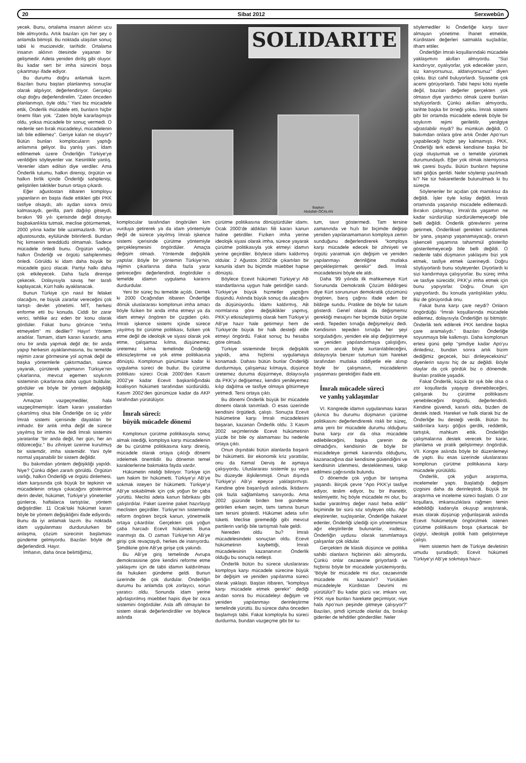20 Sibat 2012 Serxwebûn
yecek. Bunu, ortalama insanın aklının ucu bile almıyordu. Artık bazıları için her şey o anlamda bitmişti. Bu noktada ulaşılan sonuç tabii ki mucizevidir, tarihidir. Ortalama insanın aklının ötesinde yaşanan bir gelişmedir. Adeta yeniden diriliş gibi oluyor. Bu kadar sert bir imha sürecini boşa çıkartmayı ifade ediyor.
Bu durumu doğru anlamak lazım. Bazıları bunu baştan planlanmış sonuçlar olarak algılıyor, değerlendiriyor. Gerçekçi olup doğru değerlendirelim. “Zaten önceden planlanmıştı, öyle oldu.” Yani biz mücadele ettik, Önderlik mücadele etti, bunların hiçbir önemi filan yok. “Zaten böyle kararlaşmıştı oldu, yoksa mücadele bir sonuç vermedi. O nedenle sen bırak mücadeleyi, mücadelenin lafı bile edilemez”. Geriye kalan ne oluyor? Bütün bunları komplocuların yaptığı anlamına geliyor. Bu yanlış yani. İdam edilmemek üzere Önderliğin Türkiye’ye verildiğini söyleyenler var. Kesinlikle yanlış. Verenler idam edilsin diye verdiler. Ama Önderlik tutumu, halkın direnişi, örgütün ve halkın birlik içinde Önderliği sahiplenişi, geliştirilen taktikler bunun ortaya çıkardı.
Eğer ağustostan itibaren komployu yapanların en başta ifade ettikleri gibi PKK tasfiye olsaydı, altı aydan sonra ömrü kalmasaydı, gerilla, parti dağılıp gitseydi, bırakın ’99 yılı içerisinde değil dosyayı başbakanlıkta tutmak, meclise götürmemek, 2000 yılına kadar bile uzatmazlardı. ’99’un ağustosunda, eylülünde bitirirlerdi. Bundan hiç kimsenin tereddüdü olmamalı. Sadece mücadele önledi bunu. Örgütün varlığı, halkın Önderliği ve örgütü sahiplenmesi önledi. Görüldü ki idam daha büyük bir mücadele gücü olacak. Partiyi halkı daha çok etkileyecek. Daha fazla direnişe çekecek. Dolayısıyla savaş her tarafı kaplayacak, Kürt halkı ayaklanacak.
Bunun Türkiye için nasıl bir felaket olacağını, ne büyük zararlar vereceğini çok tartıştı devlet yönetimi. MİT, herkesi enforme etti bu konuda. Ciddi bir zarar verici, tehlike arz eden bir konu olarak gördüler. Fakat bunu görünce “imha etmeyelim” mi dediler? Hayır! Yöntem aradılar. Tamam, idam kararı karardır, ama onu bir anda yapmak değil de; bir anda yapıp herkesin ayaklanmasına, bu temelde rejimin zarar görmesine yol açmak değil de başka yöntemlerle çaktırmadan, sürece yayarak, çürüterek yapmanın Türkiye’nin çıkarlarına, mevcut egemen soykırım sisteminin çıkarlarına daha uygun buldular, gördüler ve böyle bir yöntem değişikliği yaptılar.
Amaçtan vazgeçmediler, hala vazgeçilmemiştir. İdam kararı yasalardan çıkartılmış olsa bile Önderliğe on üç yıldır İmralı sistemi içerisinde dayatılan bir imhadır. Bir anlık imha değil de sürece yayılmış bir imha. Ne dedi İmralı sistemini yaratanlar “bir anda değil, her gün, her an öldüreceğiz.” Bu zihniyet üzerine kurulmuş bir sistemdir, imha sistemidir. Yani öyle normal yaşanabilir bir sistem değildir.
Bu bakımdan yöntem değişikliği yapıldı. Niye? Çünkü diğeri zararlı görüldü. Örgütün varlığı, halkın Önderliği ve örgütü dinlemesi, idam karşısında çok büyük bir tepkinin ve mücadelenin ortaya çıkacağını gösterince derin devlet, hükümet, Türkiye’yi yönetenler günlerce, haftalarca tartıştılar, yöntem değiştirdiler. 11 Ocak’taki hükümet kararı böyle bir yöntem değişikliğini ifade ediyordu. Bunu da iyi anlamak lazım. Bu noktada idam uygulanması durdurulurken bir anlaşma, çözüm sürecinin başlaması gündeme gelmiyordu. Bazıları böyle de değerlendirdi. Hayır.
İmhanın, daha önce belirttiğimiz,
SOLIDARITE
Başkan
Abdullah ÖCALAN
komplocular tarafından öngörülen kim vurduya getirerek ya da idam yöntemiyle değil de sürece yayılmış İmralı işkence sistemi içerisinde çürütme yöntemiyle gerçekleşmesini öngördüler. Amaçta değişim olmadı. Yöntemde değişiklik yaptılar. Böyle bir yöntemin Türkiye’nin, rejimin çıkarlarına daha fazla yarar getireceğini değerlendirdi, öngördüler o temelde idamın uygulama kararını durdurdular.
Yeni bir süreç bu temelde açıldı. Demek ki 2000 Ocağından itibaren Önderliğe dönük uluslararası komplonun imha amacı böyle fiziken bir anda imha etmeyi ya da idam etmeyi öngören bir çizgiden çıktı. İmralı işkence sistemi içinde sürece yayılmış bir çürütme politikası, fiziken yok etme değil de ideolojik ve siyasi olarak yok etme, çalışamaz kılma, düşünemez, üretemez kılma temelinde Önderliği etkisizleştirme ve yok etme politikasına dönüştü. Komplonun günümüze kadar ki uygulama süreci de budur. Bu çürütme politikası süreci Ocak 2000’den Kasım 2002’ye kadar Ecevit başkanlığındaki koalisyon hükümeti tarafından sürdürüldü. Kasım 2002’den günümüze kadar da AKP tarafından yürütülüyor.
İmralı süreci:
büyük mücadele dönemi
Komplonun çürütme politikasıyla sonuç almak istediği, komploya karşı mücadelenin de bu çürütme politikasına karşı direniş, mücadele olarak ortaya çıktığı dönemi irdelemek önemlidir. Bu dönemin temel karakterlerine bakmakta fayda vardır.
Hükümetin niteliği biliniyor. Türkiye için tam hakim bir hükümetti. Türkiye’yi AB’ye sokmak isteyen bir hükümetti. Türkiye’yi AB’ye sokabilmek için çok yoğun bir çaba yürüttü. Meclisi adeta kanun fabrikası gibi çalıştırdılar. Paket üzerine paket hazırlayıp meclisten geçirdiler. Türkiye’nin sisteminde reform öngören birçok kanun, yönetmelik ortaya çıkardılar. Gerçekten çok yoğun çaba harcadı Ecevit hükümeti. Buna inanmıştı da. O zaman Türkiye’nin AB’ye girişi çok revaçtaydı, herkes de inanıyordu. Şimdikine göre AB’ye girişe çok yakındı.
Bu AB’ye giriş temelinde Avrupa demokrasisine göre kendini reforme etme yaklaşımı için de tabii idamın kaldırılması da hukuken gündeme geldi. Bunun üzerinde de çok durdular. Önderliğin durumu bu anlamda çok zorlayıcı, sorun yaratıcı oldu. Sonunda idam yerine ağırlaştırılmış müebbet hapis diye bir ceza sistemini öngördüler. Asla affı olmayan bir sistem olarak değerlendirdiler ve böylece aslında
çürütme politikasına dönüştürdüler idamı. Ocak 2000’de aldıkları fiili kararı kanun haline getirdiler. Fiziken imha yerine ideolojik siyasi olarak imha, sürece yayarak çürütme politikasıyla yok etmeyi idamın yerine geçirdiler. Böylece idamı kaldırmış oldular. 2 Ağustos 2002’de çıkartılan bir kanunla idam bu biçimde müebbet hapse dönüştü.
Böylece Ecevit hükümeti Türkiye’yi AB standartlarına uygun hale getirdiğin sandı. Türkiye’ye büyük hizmetler yaptığını düşündü. Aslında büyük sonuç da alacağını da düşünüyordu. İdamı kaldırmış, AB normlarına göre değişiklikler yapmış, PKK’yi etkisizleştirmiş olarak hem Türkiye’yi AB’ye hazır hale getirmeyi hem de Türkiye’de büyük bir halk desteği elde etmeyi öngördü. Fakat sonuç bu hesaba göre olmadı.
Türkiye sisteminde birçok değişiklik yapıldı, ama hiçbirisi uygulamaya konamadı. Dahası bütün bunlar Önderliği durdurmaya, çalışamaz kılmaya, düşünce üretemez duruma düşürmeye, dolayısıyla da PKK’yi değişemez, kendini yenileyemez kılıp dağılma ve tasfiye olmaya götürmeye yetmedi. Tersi ortaya çıktı.
Bu dönemi Önderlik büyük bir mücadele dönemi olarak tanımladı. O esas üzerinde kendisini örgütledi, çalıştı. Sonuçta Ecevit hükümetine karşı İmralı mücadelesini başaran, kazanan Önderlik oldu. 3 Kasım 2002 seçimlerinde Ecevit hükümetinin yüzde bir bile oy alamaması bu nedenle ortaya çıktı.
Onun dışındaki bütün alanlarda başarılı bir hükümetti. Bir ekonomik kriz yarattılar, onu da Kemal Derviş ile aşmaya çalışıyordu. Uluslararası sistemle şu veya bu düzeyde ilişkilenmişti. Onun dışında Türkiye’yi AB’yi epeyce yaklaştırmıştı. Kendine göre başarılıydı aslında. İktidarını çok fazla sağlamlamış sanıyordu. Ama 2002 güzünde birden bire gündeme getirilen erken seçim, tamı tamına bunun tam tersini gösterdi. Hükümet adeta sıfırı tüketti. Meclise giremediği gibi mevcut partilerin varlığı bile tartışmalı hale geldi.
Nereden oldu bu? İmralı mücadelesindeki sonuçtan oldu. Ecevit hükümetinin kaybettiği, İmralı mücadelesinin kazananının Önderlik olduğu bu sonuçla netleşti.
Önderlik bütün bu sürece uluslararası komploya karşı mücadele sürecine büyük bir değişim ve yeniden yapılanma süreci olarak yaklaştı. Baştan itibaren, “komploya karşı mücadele etmek gerekir” dediği andan sonra bu mücadeleyi değişim ve yeniden yapılanmayı derinleştirme temelinde yürüttü. Bu sürece daha önceden başlamıştı tabii. Fakat komployla bu süreci durdurma, bundan vazgeçme gibi bir tu-
tum, tavır göstermedi. Tam tersine zamanında ve hızlı bir biçimde değişip yeniden yapılanamamanın komploya zemin sunduğunu değerlendirerek “komploya karşı mücadele edecek bir zihniyeti ve örgütü yaratmak için değişim ve yeniden yapılanmayı derinliğine mutlaka gerçekleştirmek gerekir” dedi. İmralı mücadelesini böyle ele aldı.
Daha ’99 yılında ilk mahkemeye Kürt Sorununda Demokratik Çözüm Bildirgesi diye Kürt sorununun demokratik çözümünü öngören, barış çağrısı ifade eden bir bildirge sundu. Pratikte de böyle bir tutum gösterdi. Genel olarak da değişmemiz gerektiği mesajını her biçimde bütün örgüte verdi. Tepeden tırnağa değişmeliyiz dedi. Kendisinin tepeden tırnağa her şeyi sorguladığını, yeniden ele alıp değiştirmeye ve yeniden yapılandırmaya çalıştığını, sürecin ancak böyle kurtarılabileceğini, dolayısıyla benzer tutumun tüm hareket tarafından mutlaka ciddiyetle ele alınıp böyle bir çalışmanın, mücadelenin yaşanması gerektiğini ifade etti.
İmralı mücadele süreci
ve yanlış yaklaşımlar
VI. Kongrede idamın uygulanması kararı çıkınca bu durumu düşmanın çürütme politikasını değerlendirerek riskli bir süreç, ama yeni bir mücadele durumu olduğunu buna karşı zor da olsa mücadele edilebileceğini, başka çarenin de olmadığını, kendisinin de böyle bir mücadeleye girmek kararında olduğunu, kazanacağına dair kendisine güvendiğini ve kendisinin izlenmesi, desteklenmesi, takip edilmesi çağrısında bulundu.
O dönemde çok yoğun bir tartışma yaşandı. Birçok çevre “Apo PKK’yi tasfiye ediyor, teslim ediyor, bu bir ihanettir, teslimiyettir, hiç böyle mücadele mi olur, bu kadar yaratılmış değer nasıl heba edilir” biçiminde bir sürü söz söyleyen oldu. Ağır eleştirenler, suçlayanlar, Önderliğe hakaret edenler, Önderliği izlediği için yönetimimize ağır eleştirilerde bulunanlar, iradesiz, Önderliğin uydusu olarak tanımlamaya çalışanlar çok oldular.
Gerçekten de klasik düşünce ve politika sahibi olanların hiçbirinin aklı almıyordu. Çünkü onlar cezaevine giriyorlardı ve hiçbirisi böyle bir mücadele yürütemiyordu. “Böyle bir mücadele mi olur, cezaevinde mücadele mi kazanılır? Yürütülen mücadeleyle Kürdistan Devrimi mi yürütülür? Bu kadar gücü var, imkanı var, PKK niye bunları harekete geçirmiyor, niye hala Apo’nun peşinde gitmeye çalışıyor?” Bazıları, şimdi içimizde olanlar da, bırakıp gidenler de tehditler gönderdiler. Neler
söylemediler ki Önderliğe karşı tavır almayan yönetime. İhanet etmekle, Kürdistani değerleri satmakla suçladılar, itham ettiler.
Önderliğin İmralı koşullarındaki mücadele yaklaşımını akılları almıyordu. “Sizi kandırıyor, oyalıyorlar, yok edecekler yarın, siz kanıyorsunuz, aldanıyorsunuz” diyen çoktu. Bizi cahil buluyorlardı. Siyasette çok acemi görüyorlardı. Tabii hepsi kötü niyetle değil, bazıları değerler gerçekten yok olmasın diye yardımcı olmak üzere bunları söylüyorlardı. Çünkü akılları almıyordu, tarihte başka bir örneği yoktu. İmralı sistemi gibi bir ortamda mücadele ederek böyle bir soykırım rejimi geriletilir, yenilgiye uğratılabilir miydi? Bu mümkün değildi. O bakımdan onlara göre artık Önder Apo’nun yapabileceği hiçbir şey kalmamıştı. PKK, Önderliği terk ederek kendisine başka bir çizgi oluşturmak ve o temelde yürümek durumundaydı. Eğer yok olmak istemiyorsa tek çaresi buydu. Bütün bunların hepsine tabii göğüs gerildi. Neler söylenip yazılmadı ki? Ne tür hakaretlerde bulunulmadı ki bu süreçte.
Söylenenler bir açıdan çok mantıksız da değildi. İşler öyle kolay değildi. İmralı ortamında yaşanılıp mücadele edilemezdi. Bırakın çalışmayı, İmralı’da yaşamın ne kadar sürdürülüp sürdürülemeyeceği bile belli değildi. Önderlik görevlerini yerine getirmek, Önderliksel gerekleri sürdürmek bir yana, yaşanıp yaşanamayacağı, oranın işkenceli yaşamına tahammül gösterilip gösterilemeyeceği bile belli değildi. O nedenle tabii düşmanın yaklaşımı bizi yok etmek, tasfiye etmek üzerineydi. Doğru söylüyorlardı bunu söyleyenler. Diyorlardı ki sizi kandırmaya çalışıyorlar. Bu süreç imha ve tasfiye sürecidir, PKK’yi imha etmek için bunu yapıyorlar. Doğru. Onun için yapıyorlardı. Bu konuda yanlışlıkları yoktu. Biz de görüyorduk onu.
Fakat buna karşı çare neydi? Onların öngördüğü “İmralı koşullarında mücadele edilemez, dolayısıyla Önderliğin işi bitmiştir. Önderlik terk edilerek PKK kendine başka çare aramalıydı.” Bazıları Önderliğe soyunmaya bile kalkmıştı. Daha komplonun ertesi günü gelip “şimdiye kadar Apo’yu dinlediniz, bundan sonra artık bizim dediğimiz geçecek, bizi dinleyeceksiniz” diyenlerin sayısı hiç de az değildi. Böyle olaylar da çok gördük biz o dönemde. Bunları pratikte yaşadık.
Fakat Önderlik, küçük bir ışık bile olsa o zor koşullarda yaşayıp direnebileceğini, çalışarak bu çürütme politikasını yenebileceğini öngördü, değerlendirdi. Kendine güvendi, kararlı oldu, bizden de destek istedi. Hareket ve halk olarak biz de Önderliğe bu desteği verdik. Bütün bu saldırılara karşı göğüs gerdik, reddettik, tartıştık, mahkum ettik. Önderliğin çalışmalarına destek verecek bir karar, planlama ve pratik geliştirmeyi öngördük. VII. Kongre aslında böyle bir düzenlemeyi de yaptı. Bu esas üzerinde uluslararası komplonun çürütme politikasına karşı mücadele yürütüldü.
Önderlik, çok yoğun araştırma, incelemeler yaptı. Başlattığı değişim çizgisini daha da derinleştirdi. Büyük bir araştırma ve inceleme süreci başlattı. O zor koşullara, imkansızlıklara rağmen temin edebildiği kadarıyla okuyup araştırarak, esas olarak düşünüp yoğunlaşarak aslında Ecevit hükümetiyle öngörülmek istenen çürütme politikasını boşa çıkartacak bir çizgiyi, ideolojik politik hattı geliştirmeye çalıştı.
Hem sistemin hem de Türkiye devletinin umudu şuradaydı; Ecevit hükümeti Türkiye’yi AB’ye sokmaya hazır-